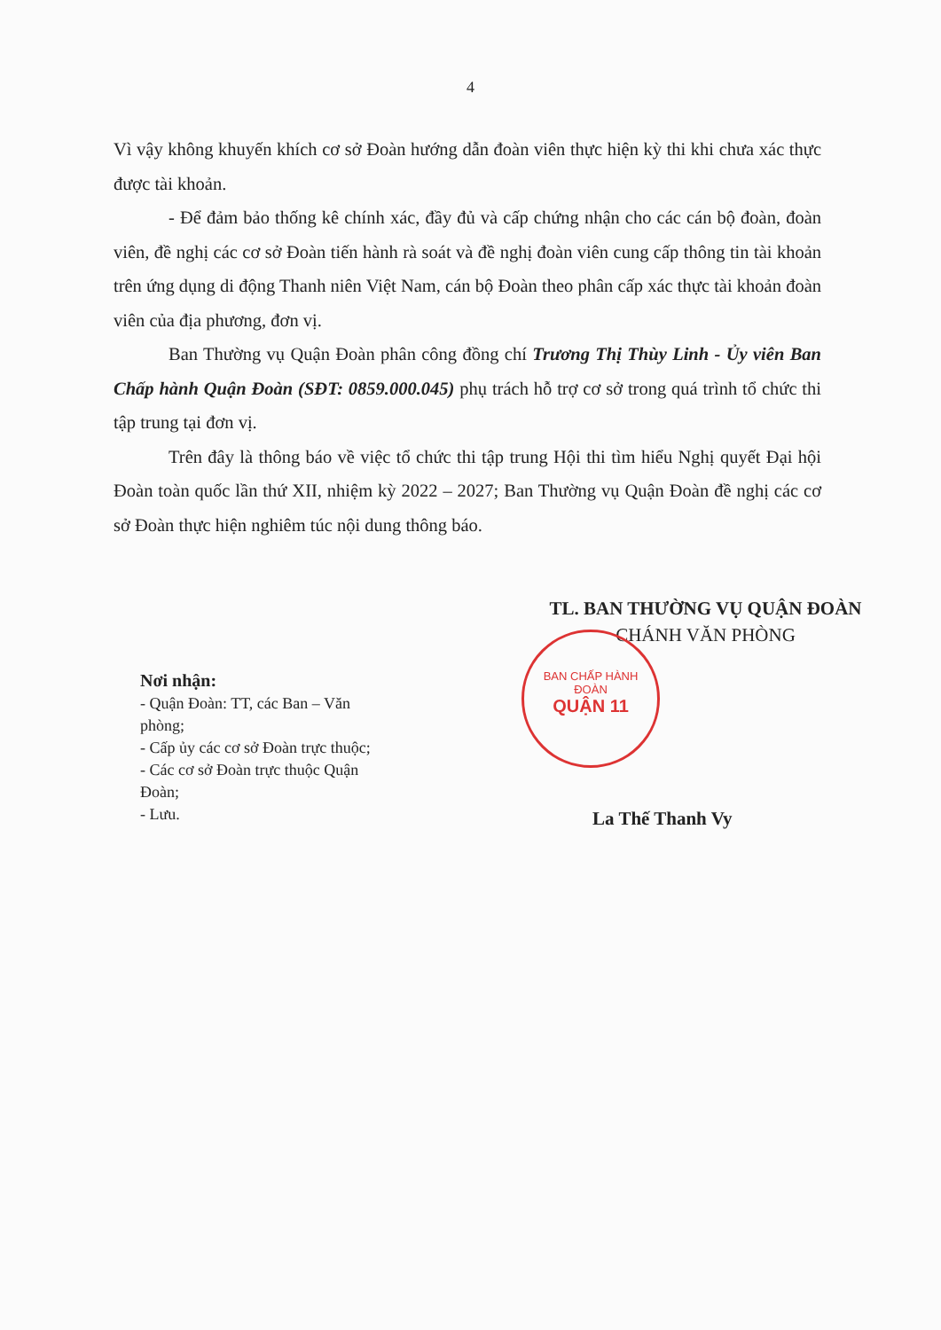4
Vì vậy không khuyến khích cơ sở Đoàn hướng dẫn đoàn viên thực hiện kỳ thi khi chưa xác thực được tài khoản.
- Để đảm bảo thống kê chính xác, đầy đủ và cấp chứng nhận cho các cán bộ đoàn, đoàn viên, đề nghị các cơ sở Đoàn tiến hành rà soát và đề nghị đoàn viên cung cấp thông tin tài khoản trên ứng dụng di động Thanh niên Việt Nam, cán bộ Đoàn theo phân cấp xác thực tài khoản đoàn viên của địa phương, đơn vị.
Ban Thường vụ Quận Đoàn phân công đồng chí Trương Thị Thùy Linh - Ủy viên Ban Chấp hành Quận Đoàn (SĐT: 0859.000.045) phụ trách hỗ trợ cơ sở trong quá trình tổ chức thi tập trung tại đơn vị.
Trên đây là thông báo về việc tổ chức thi tập trung Hội thi tìm hiểu Nghị quyết Đại hội Đoàn toàn quốc lần thứ XII, nhiệm kỳ 2022 – 2027; Ban Thường vụ Quận Đoàn đề nghị các cơ sở Đoàn thực hiện nghiêm túc nội dung thông báo.
TL. BAN THƯỜNG VỤ QUẬN ĐOÀN
CHÁNH VĂN PHÒNG
Nơi nhận:
- Quận Đoàn: TT, các Ban – Văn phòng;
- Cấp ủy các cơ sở Đoàn trực thuộc;
- Các cơ sở Đoàn trực thuộc Quận Đoàn;
- Lưu.
La Thế Thanh Vy
BAN CHẤP HÀNH
ĐOÀN
QUẬN 11